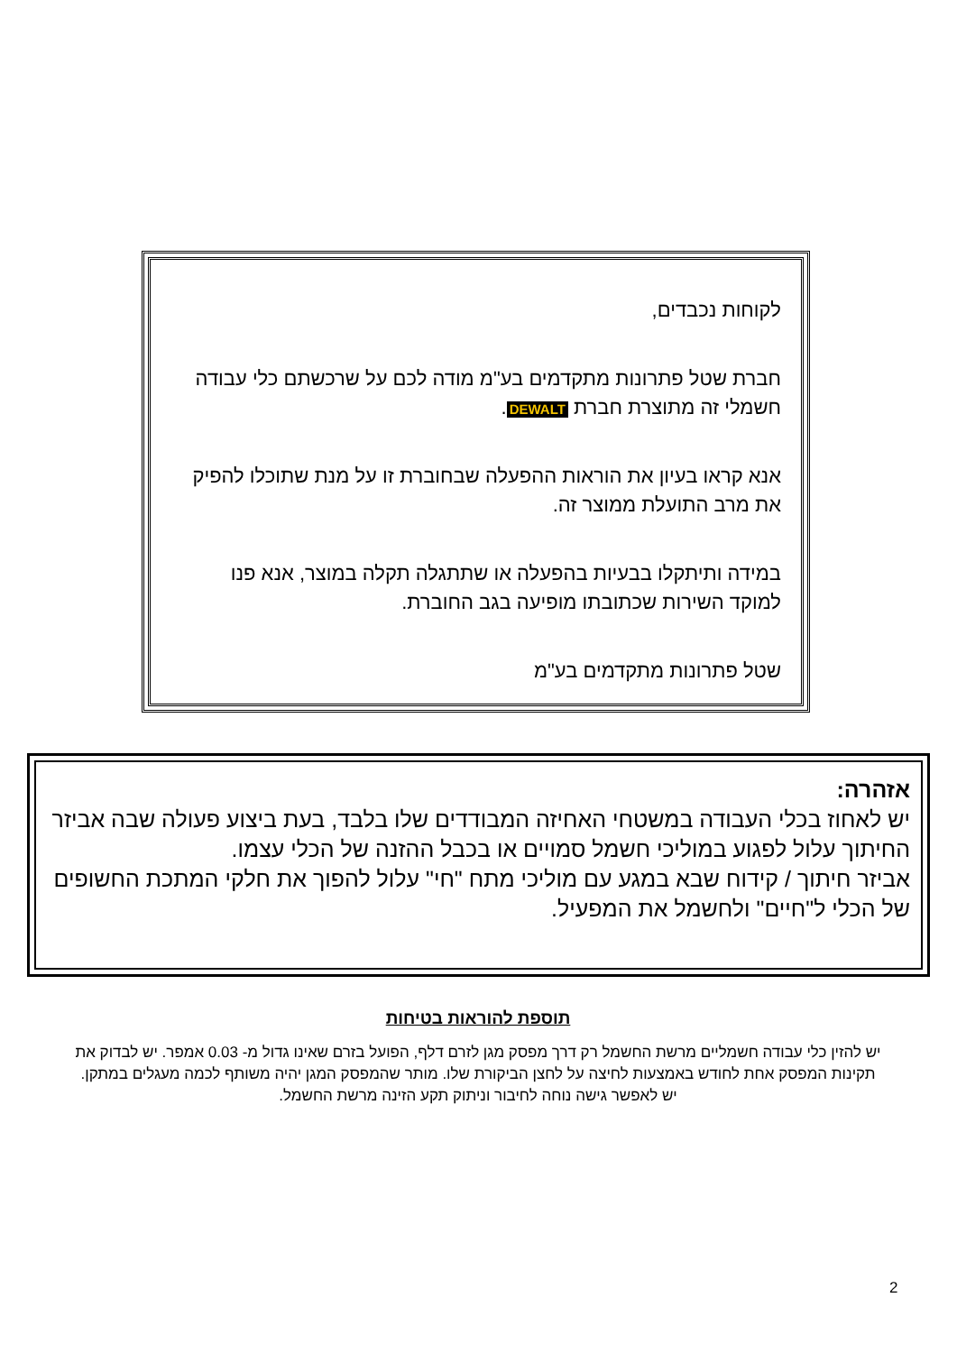לקוחות נכבדים,
חברת שטל פתרונות מתקדמים בע"מ מודה לכם על שרכשתם כלי עבודה חשמלי זה מתוצרת חברת DEWALT.
אנא קראו בעיון את הוראות ההפעלה שבחוברת זו על מנת שתוכלו להפיק את מרב התועלת ממוצר זה.
במידה ותיתקלו בבעיות בהפעלה או שתתגלה תקלה במוצר, אנא פנו למוקד השירות שכתובתו מופיעה בגב החוברת.
שטל פתרונות מתקדמים בע"מ
אזהרה:
יש לאחוז בכלי העבודה במשטחי האחיזה המבודדים שלו בלבד, בעת ביצוע פעולה שבה אביזר החיתוך עלול לפגוע במוליכי חשמל סמויים או בכבל ההזנה של הכלי עצמו.
אביזר חיתוך / קידוח שבא במגע עם מוליכי מתח "חי" עלול להפוך את חלקי המתכת החשופים של הכלי ל"חיים" ולחשמל את המפעיל.
תוספת להוראות בטיחות
יש להזין כלי עבודה חשמליים מרשת החשמל רק דרך מפסק מגן לזרם דלף, הפועל בזרם שאינו גדול מ- 0.03 אמפר. יש לבדוק את תקינות המפסק אחת לחודש באמצעות לחיצה על לחצן הביקורת שלו. מותר שהמפסק המגן יהיה משותף לכמה מעגלים במתקן. יש לאפשר גישה נוחה לחיבור וניתוק תקע הזינה מרשת החשמל.
2